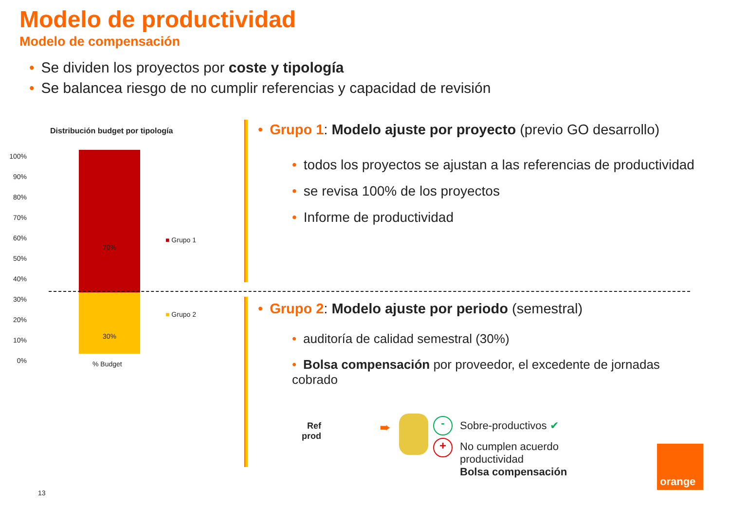Modelo de productividad
Modelo de compensación
• Se dividen los proyectos por coste y tipología
• Se balancea riesgo de no cumplir referencias y capacidad de revisión
Distribución budget por tipología
100%
90%
80%
70%
60%
50%
40%
30%
20%
10%
0%
70%
30%
■ Grupo 1
■ Grupo 2
% Budget
• Grupo 1: Modelo ajuste por proyecto (previo GO desarrollo)
• todos los proyectos se ajustan a las referencias de productividad
• se revisa 100% de los proyectos
• Informe de productividad
• Grupo 2: Modelo ajuste por periodo (semestral)
• auditoría de calidad semestral (30%)
• Bolsa compensación por proveedor, el excedente de jornadas cobrado
Ref
prod
➨ -
+
Sobre-productivos ✔
No cumplen acuerdo
productividad
Bolsa compensación
orange
13